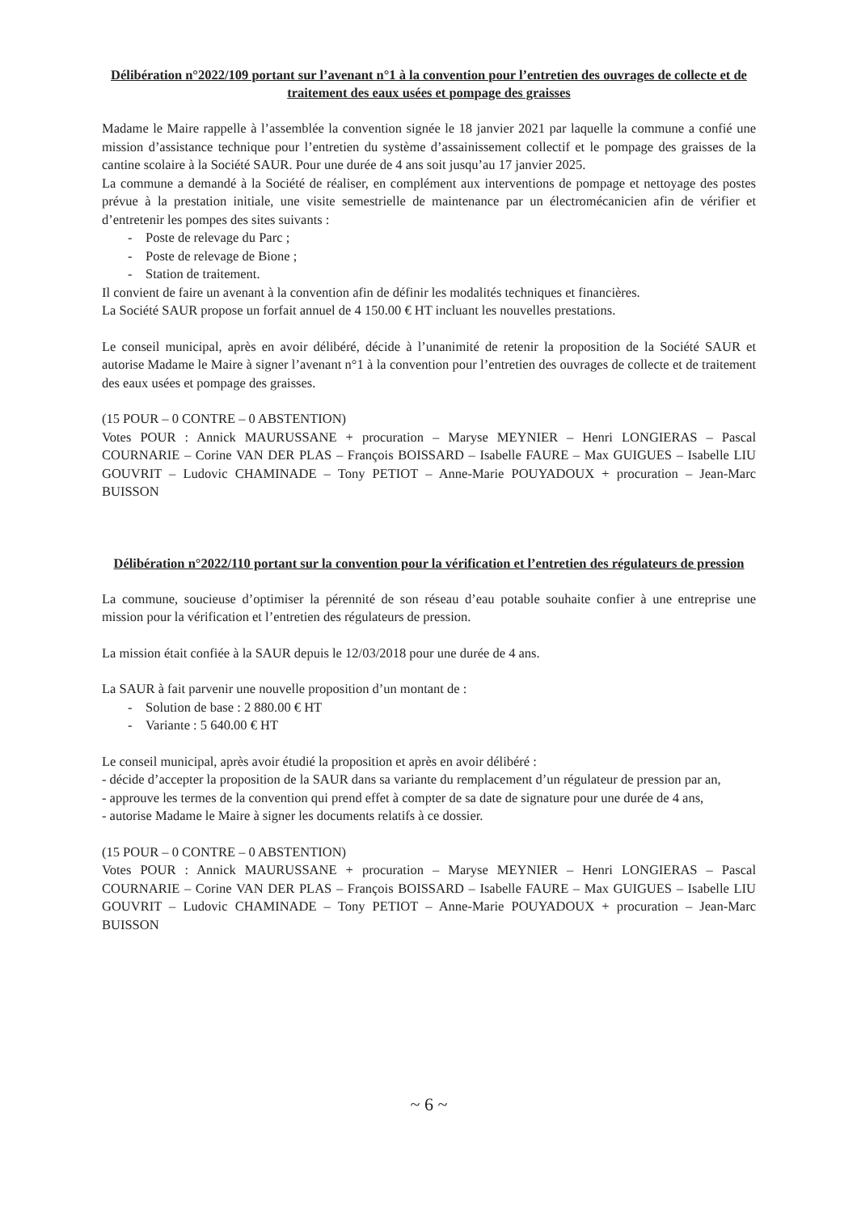Délibération n°2022/109 portant sur l’avenant n°1 à la convention pour l’entretien des ouvrages de collecte et de traitement des eaux usées et pompage des graisses
Madame le Maire rappelle à l’assemblée la convention signée le 18 janvier 2021 par laquelle la commune a confié une mission d’assistance technique pour l’entretien du système d’assainissement collectif et le pompage des graisses de la cantine scolaire à la Société SAUR. Pour une durée de 4 ans soit jusqu’au 17 janvier 2025.
La commune a demandé à la Société de réaliser, en complément aux interventions de pompage et nettoyage des postes prévue à la prestation initiale, une visite semestrielle de maintenance par un électromécanicien afin de vérifier et d’entretenir les pompes des sites suivants :
- Poste de relevage du Parc ;
- Poste de relevage de Bione ;
- Station de traitement.
Il convient de faire un avenant à la convention afin de définir les modalités techniques et financières.
La Société SAUR propose un forfait annuel de 4 150.00 € HT incluant les nouvelles prestations.
Le conseil municipal, après en avoir délibéré, décide à l’unanimité de retenir la proposition de la Société SAUR et autorise Madame le Maire à signer l’avenant n°1 à la convention pour l’entretien des ouvrages de collecte et de traitement des eaux usées et pompage des graisses.
(15 POUR – 0 CONTRE – 0 ABSTENTION)
Votes POUR : Annick MAURUSSANE + procuration – Maryse MEYNIER – Henri LONGIERAS – Pascal COURNARIE – Corine VAN DER PLAS – François BOISSARD – Isabelle FAURE – Max GUIGUES – Isabelle LIU GOUVRIT – Ludovic CHAMINADE – Tony PETIOT – Anne-Marie POUYADOUX + procuration – Jean-Marc BUISSON
Délibération n°2022/110 portant sur la convention pour la vérification et l’entretien des régulateurs de pression
La commune, soucieuse d’optimiser la pérennité de son réseau d’eau potable souhaite confier à une entreprise une mission pour la vérification et l’entretien des régulateurs de pression.
La mission était confiée à la SAUR depuis le 12/03/2018 pour une durée de 4 ans.
La SAUR à fait parvenir une nouvelle proposition d’un montant de :
- Solution de base : 2 880.00 € HT
- Variante : 5 640.00 € HT
Le conseil municipal, après avoir étudié la proposition et après en avoir délibéré :
- décide d’accepter la proposition de la SAUR dans sa variante du remplacement d’un régulateur de pression par an,
- approuve les termes de la convention qui prend effet à compter de sa date de signature pour une durée de 4 ans,
- autorise Madame le Maire à signer les documents relatifs à ce dossier.
(15 POUR – 0 CONTRE – 0 ABSTENTION)
Votes POUR : Annick MAURUSSANE + procuration – Maryse MEYNIER – Henri LONGIERAS – Pascal COURNARIE – Corine VAN DER PLAS – François BOISSARD – Isabelle FAURE – Max GUIGUES – Isabelle LIU GOUVRIT – Ludovic CHAMINADE – Tony PETIOT – Anne-Marie POUYADOUX + procuration – Jean-Marc BUISSON
~ 6 ~